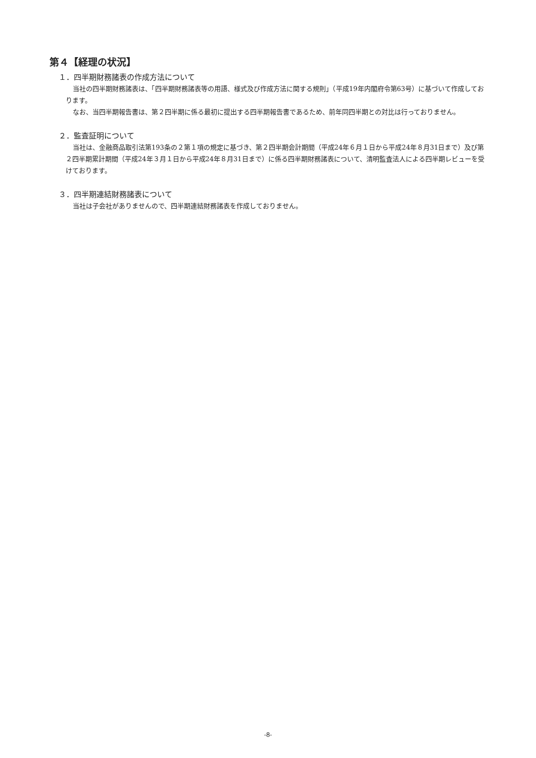第４【経理の状況】
１．四半期財務諸表の作成方法について
当社の四半期財務諸表は、「四半期財務諸表等の用語、様式及び作成方法に関する規則」（平成19年内閣府令第63号）に基づいて作成しております。
なお、当四半期報告書は、第２四半期に係る最初に提出する四半期報告書であるため、前年同四半期との対比は行っておりません。
２．監査証明について
当社は、金融商品取引法第193条の２第１項の規定に基づき、第２四半期会計期間（平成24年６月１日から平成24年８月31日まで）及び第２四半期累計期間（平成24年３月１日から平成24年８月31日まで）に係る四半期財務諸表について、清明監査法人による四半期レビューを受けております。
３．四半期連結財務諸表について
当社は子会社がありませんので、四半期連結財務諸表を作成しておりません。
-8-